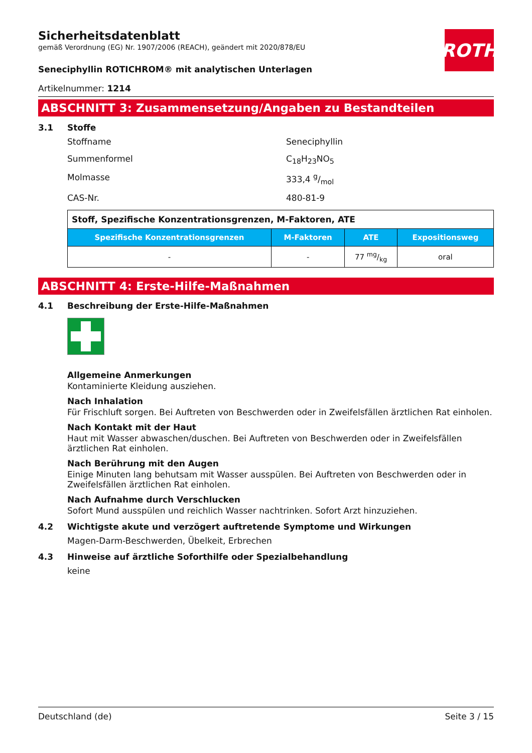ROTH
Sicherheitsdatenblatt
gemäß Verordnung (EG) Nr. 1907/2006 (REACH), geändert mit 2020/878/EU
Seneciphyllin ROTICHROM® mit analytischen Unterlagen
Artikelnummer: 1214
ABSCHNITT 3: Zusammensetzung/Angaben zu Bestandteilen
3.1 Stoffe
Stoffname Seneciphyllin
Summenformel C<sub>18</sub>H<sub>23</sub>NO<sub>5</sub>
Molmasse 333,4 g/mol
CAS-Nr. 480-81-9
| Stoff, Spezifische Konzentrationsgrenzen, M-Faktoren, ATE | | | |
| Spezifische Konzentrationsgrenzen | M-Faktoren | ATE | Expositionsweg |
| - | - | 77 mg/kg | oral |
ABSCHNITT 4: Erste-Hilfe-Maßnahmen
4.1 Beschreibung der Erste-Hilfe-Maßnahmen
Allgemeine Anmerkungen
Kontaminierte Kleidung ausziehen.
Nach Inhalation
Für Frischluft sorgen. Bei Auftreten von Beschwerden oder in Zweifelsfällen ärztlichen Rat einholen.
Nach Kontakt mit der Haut
Haut mit Wasser abwaschen/duschen. Bei Auftreten von Beschwerden oder in Zweifelsfällen ärztlichen Rat einholen.
Nach Berührung mit den Augen
Einige Minuten lang behutsam mit Wasser ausspülen. Bei Auftreten von Beschwerden oder in Zweifelsfällen ärztlichen Rat einholen.
Nach Aufnahme durch Verschlucken
Sofort Mund ausspülen und reichlich Wasser nachtrinken. Sofort Arzt hinzuziehen.
4.2 Wichtigste akute und verzögert auftretende Symptome und Wirkungen
Magen-Darm-Beschwerden, Übelkeit, Erbrechen
4.3 Hinweise auf ärztliche Soforthilfe oder Spezialbehandlung
keine
Deutschland (de) Seite 3 / 15